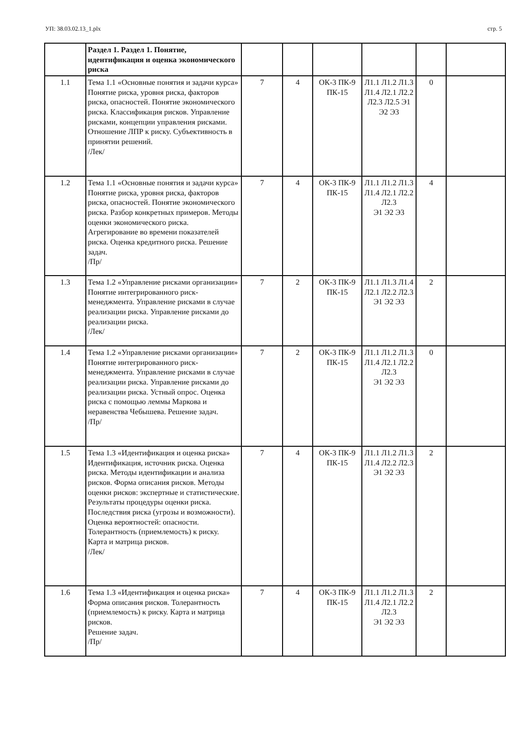УП: 38.03.02.13_1.plx стр. 5
| | Раздел 1. Раздел 1. Понятие, идентификация и оценка экономического риска | | | | | | |
| 1.1 | Тема 1.1 «Основные понятия и задачи курса» Понятие риска, уровня риска, факторов риска, опасностей. Понятие экономического риска. Классификация рисков. Управление рисками, концепции управления рисками. Отношение ЛПР к риску. Субъективность в принятии решений. /Лек/ | 7 | 4 | ОК-3 ПК-9 ПК-15 | Л1.1 Л1.2 Л1.3 Л1.4 Л2.1 Л2.2 Л2.3 Л2.5 Э1 Э2 Э3 | 0 | |
| 1.2 | Тема 1.1 «Основные понятия и задачи курса» Понятие риска, уровня риска, факторов риска, опасностей. Понятие экономического риска. Разбор конкретных примеров. Методы оценки экономического риска. Агрегирование во времени показателей риска. Оценка кредитного риска. Решение задач. /Пр/ | 7 | 4 | ОК-3 ПК-9 ПК-15 | Л1.1 Л1.2 Л1.3 Л1.4 Л2.1 Л2.2 Л2.3 Э1 Э2 Э3 | 4 | |
| 1.3 | Тема 1.2 «Управление рисками организации» Понятие интегрированного риск-менеджмента. Управление рисками в случае реализации риска. Управление рисками до реализации риска. /Лек/ | 7 | 2 | ОК-3 ПК-9 ПК-15 | Л1.1 Л1.3 Л1.4 Л2.1 Л2.2 Л2.3 Э1 Э2 Э3 | 2 | |
| 1.4 | Тема 1.2 «Управление рисками организации» Понятие интегрированного риск-менеджмента. Управление рисками в случае реализации риска. Управление рисками до реализации риска. Устный опрос. Оценка риска с помощью леммы Маркова и неравенства Чебышева. Решение задач. /Пр/ | 7 | 2 | ОК-3 ПК-9 ПК-15 | Л1.1 Л1.2 Л1.3 Л1.4 Л2.1 Л2.2 Л2.3 Э1 Э2 Э3 | 0 | |
| 1.5 | Тема 1.3 «Идентификация и оценка риска» Идентификация, источник риска. Оценка риска. Методы идентификации и анализа рисков. Форма описания рисков. Методы оценки рисков: экспертные и статистические. Результаты процедуры оценки риска. Последствия риска (угрозы и возможности). Оценка вероятностей: опасности. Толерантность (приемлемость) к риску. Карта и матрица рисков. /Лек/ | 7 | 4 | ОК-3 ПК-9 ПК-15 | Л1.1 Л1.2 Л1.3 Л1.4 Л2.2 Л2.3 Э1 Э2 Э3 | 2 | |
| 1.6 | Тема 1.3 «Идентификация и оценка риска» Форма описания рисков. Толерантность (приемлемость) к риску. Карта и матрица рисков. Решение задач. /Пр/ | 7 | 4 | ОК-3 ПК-9 ПК-15 | Л1.1 Л1.2 Л1.3 Л1.4 Л2.1 Л2.2 Л2.3 Э1 Э2 Э3 | 2 | |